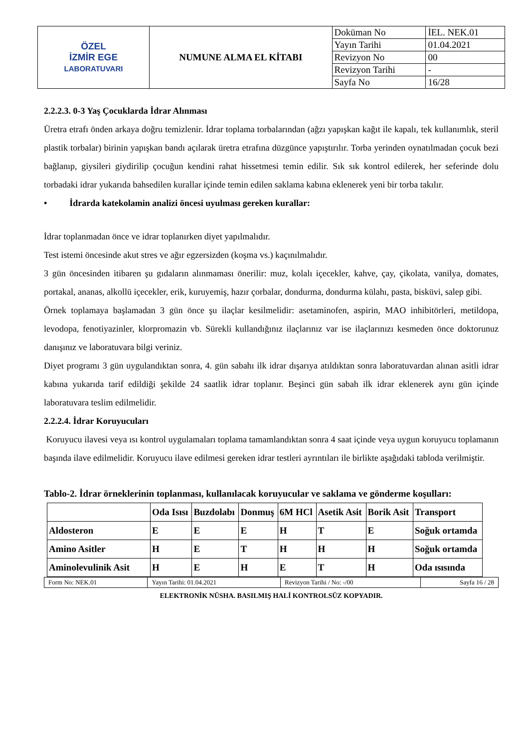| ÖZEL İZMİR EGE LABORATUVARI | NUMUNE ALMA EL KİTABI | Doküman No | İEL. NEK.01 |
| | | Yayın Tarihi | 01.04.2021 |
| | | Revizyon No | 00 |
| | | Revizyon Tarihi | - |
| | | Sayfa No | 16/28 |
2.2.2.3. 0-3 Yaş Çocuklarda İdrar Alınması
Üretra etrafı önden arkaya doğru temizlenir. İdrar toplama torbalarından (ağzı yapışkan kağıt ile kapalı, tek kullanımlık, steril plastik torbalar) birinin yapışkan bandı açılarak üretra etrafına düzgünce yapıştırılır. Torba yerinden oynatılmadan çocuk bezi bağlanıp, giysileri giydirilip çocuğun kendini rahat hissetmesi temin edilir. Sık sık kontrol edilerek, her seferinde dolu torbadaki idrar yukarıda bahsedilen kurallar içinde temin edilen saklama kabına eklenerek yeni bir torba takılır.
• İdrarda katekolamin analizi öncesi uyulması gereken kurallar:
İdrar toplanmadan önce ve idrar toplanırken diyet yapılmalıdır.
Test istemi öncesinde akut stres ve ağır egzersizden (koşma vs.) kaçınılmalıdır.
3 gün öncesinden itibaren şu gıdaların alınmaması önerilir: muz, kolalı içecekler, kahve, çay, çikolata, vanilya, domates, portakal, ananas, alkollü içecekler, erik, kuruyemiş, hazır çorbalar, dondurma, dondurma külahı, pasta, bisküvi, salep gibi.
Örnek toplamaya başlamadan 3 gün önce şu ilaçlar kesilmelidir: asetaminofen, aspirin, MAO inhibitörleri, metildopa, levodopa, fenotiyazinler, klorpromazin vb. Sürekli kullandığınız ilaçlarınız var ise ilaçlarınızı kesmeden önce doktorunuz danışınız ve laboratuvara bilgi veriniz.
Diyet programı 3 gün uygulandıktan sonra, 4. gün sabahı ilk idrar dışarıya atıldıktan sonra laboratuvardan alınan asitli idrar kabına yukarıda tarif edildiği şekilde 24 saatlik idrar toplanır. Beşinci gün sabah ilk idrar eklenerek aynı gün içinde laboratuvara teslim edilmelidir.
2.2.2.4. İdrar Koruyucuları
Koruyucu ilavesi veya ısı kontrol uygulamaları toplama tamamlandıktan sonra 4 saat içinde veya uygun koruyucu toplamanın başında ilave edilmelidir. Koruyucu ilave edilmesi gereken idrar testleri ayrıntıları ile birlikte aşağıdaki tabloda verilmiştir.
Tablo-2. İdrar örneklerinin toplanması, kullanılacak koruyucular ve saklama ve gönderme koşulları:
| | Oda Isısı | Buzdolabı | Donmuş | 6M HCl | Asetik Asit | Borik Asit | Transport |
| Aldosteron | E | E | E | H | T | E | Soğuk ortamda |
| Amino Asitler | H | E | T | H | H | H | Soğuk ortamda |
| Aminolevulinik Asit | H | E | H | E | T | H | Oda ısısında |
| Form No: NEK.01 | Yayın Tarihi: 01.04.2021 | Revizyon Tarihi / No: -/00 | Sayfa 16 / 28 |
ELEKTRONİK NÜSHA. BASILMIŞ HALİ KONTROLSÜZ KOPYADIR.